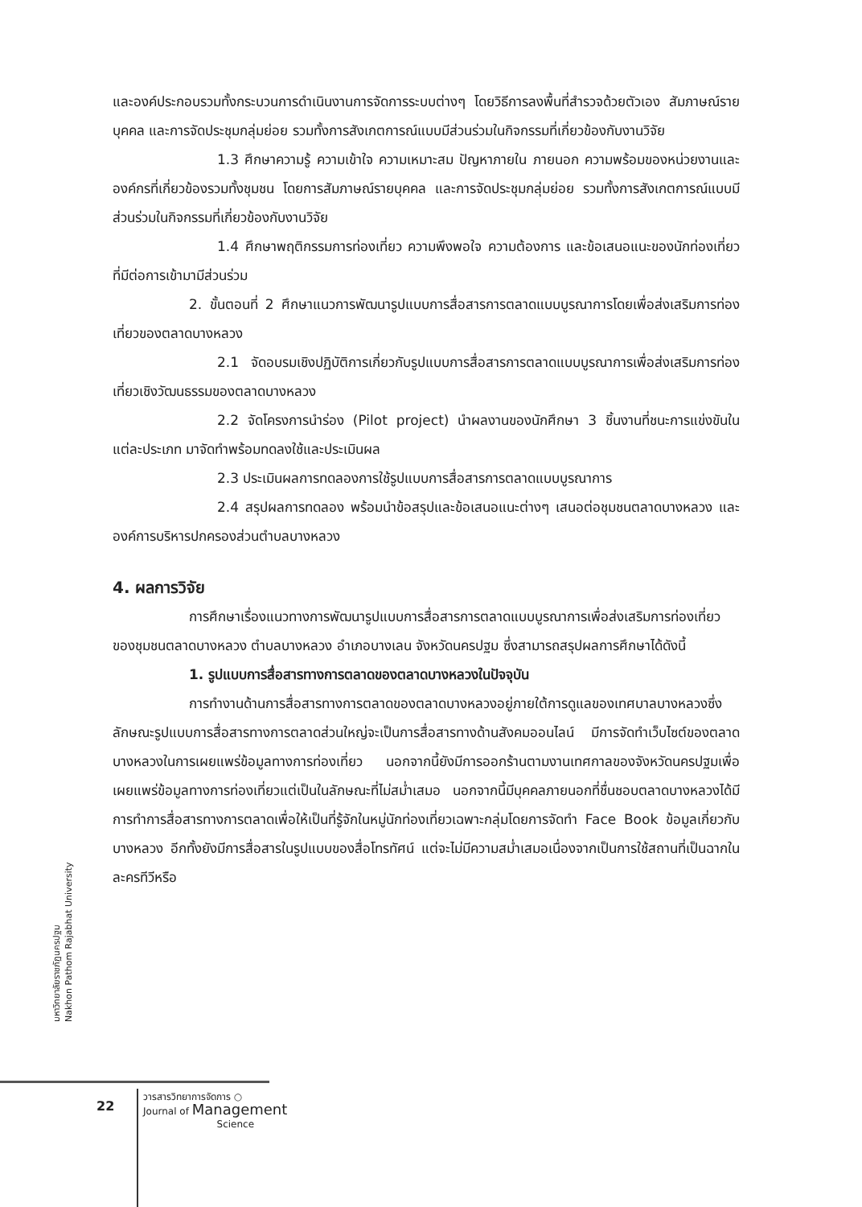และองค์ประกอบรวมทั้งกระบวนการดำเนินงานการจัดการระบบต่างๆ โดยวิธีการลงพื้นที่สำรวจด้วยตัวเอง สัมภาษณ์รายบุคคล และการจัดประชุมกลุ่มย่อย รวมทั้งการสังเกตการณ์แบบมีส่วนร่วมในกิจกรรมที่เกี่ยวข้องกับงานวิจัย
1.3 ศึกษาความรู้ ความเข้าใจ ความเหมาะสม ปัญหาภายใน ภายนอก ความพร้อมของหน่วยงานและองค์กรที่เกี่ยวข้องรวมทั้งชุมชน โดยการสัมภาษณ์รายบุคคล และการจัดประชุมกลุ่มย่อย รวมทั้งการสังเกตการณ์แบบมีส่วนร่วมในกิจกรรมที่เกี่ยวข้องกับงานวิจัย
1.4 ศึกษาพฤติกรรมการท่องเที่ยว ความพึงพอใจ ความต้องการ และข้อเสนอแนะของนักท่องเที่ยวที่มีต่อการเข้ามามีส่วนร่วม
2. ขั้นตอนที่ 2 ศึกษาแนวการพัฒนารูปแบบการสื่อสารการตลาดแบบบูรณาการโดยเพื่อส่งเสริมการท่องเที่ยวของตลาดบางหลวง
2.1 จัดอบรมเชิงปฏิบัติการเกี่ยวกับรูปแบบการสื่อสารการตลาดแบบบูรณาการเพื่อส่งเสริมการท่องเที่ยวเชิงวัฒนธรรมของตลาดบางหลวง
2.2 จัดโครงการนำร่อง (Pilot project) นำผลงานของนักศึกษา 3 ชิ้นงานที่ชนะการแข่งขันในแต่ละประเภท มาจัดทำพร้อมทดลงใช้และประเมินผล
2.3 ประเมินผลการทดลองการใช้รูปแบบการสื่อสารการตลาดแบบบูรณาการ
2.4 สรุปผลการทดลอง พร้อมนำข้อสรุปและข้อเสนอแนะต่างๆ เสนอต่อชุมชนตลาดบางหลวง และองค์การบริหารปกครองส่วนตำบลบางหลวง
4. ผลการวิจัย
การศึกษาเรื่องแนวทางการพัฒนารูปแบบการสื่อสารการตลาดแบบบูรณาการเพื่อส่งเสริมการท่องเที่ยวของชุมชนตลาดบางหลวง ตำบลบางหลวง อำเภอบางเลน จังหวัดนครปฐม ซึ่งสามารถสรุปผลการศึกษาได้ดังนี้
1. รูปแบบการสื่อสารทางการตลาดของตลาดบางหลวงในปัจจุบัน
การทำงานด้านการสื่อสารทางการตลาดของตลาดบางหลวงอยู่ภายใต้การดูแลของเทศบาลบางหลวงซึ่งลักษณะรูปแบบการสื่อสารทางการตลาดส่วนใหญ่จะเป็นการสื่อสารทางด้านสังคมออนไลน์ มีการจัดทำเว็บไซต์ของตลาดบางหลวงในการเผยแพร่ข้อมูลทางการท่องเที่ยว นอกจากนี้ยังมีการออกร้านตามงานเทศกาลของจังหวัดนครปฐมเพื่อเผยแพร่ข้อมูลทางการท่องเที่ยวแต่เป็นในลักษณะที่ไม่สม่ำเสมอ นอกจากนี้มีบุคคลภายนอกที่ชื่นชอบตลาดบางหลวงได้มีการทำการสื่อสารทางการตลาดเพื่อให้เป็นที่รู้จักในหมู่นักท่องเที่ยวเฉพาะกลุ่มโดยการจัดทำ Face Book ข้อมูลเกี่ยวกับบางหลวง อีกทั้งยังมีการสื่อสารในรูปแบบของสื่อโทรทัศน์ แต่จะไม่มีความสม่ำเสมอเนื่องจากเป็นการใช้สถานที่เป็นฉากในละครทีวีหรือ
มหาวิทยาลัยราชภัฏนครปฐม
Nakhon Pathom Rajabhat University
22
วารสารวิทยาการจัดการ ○
Journal of Management
Science